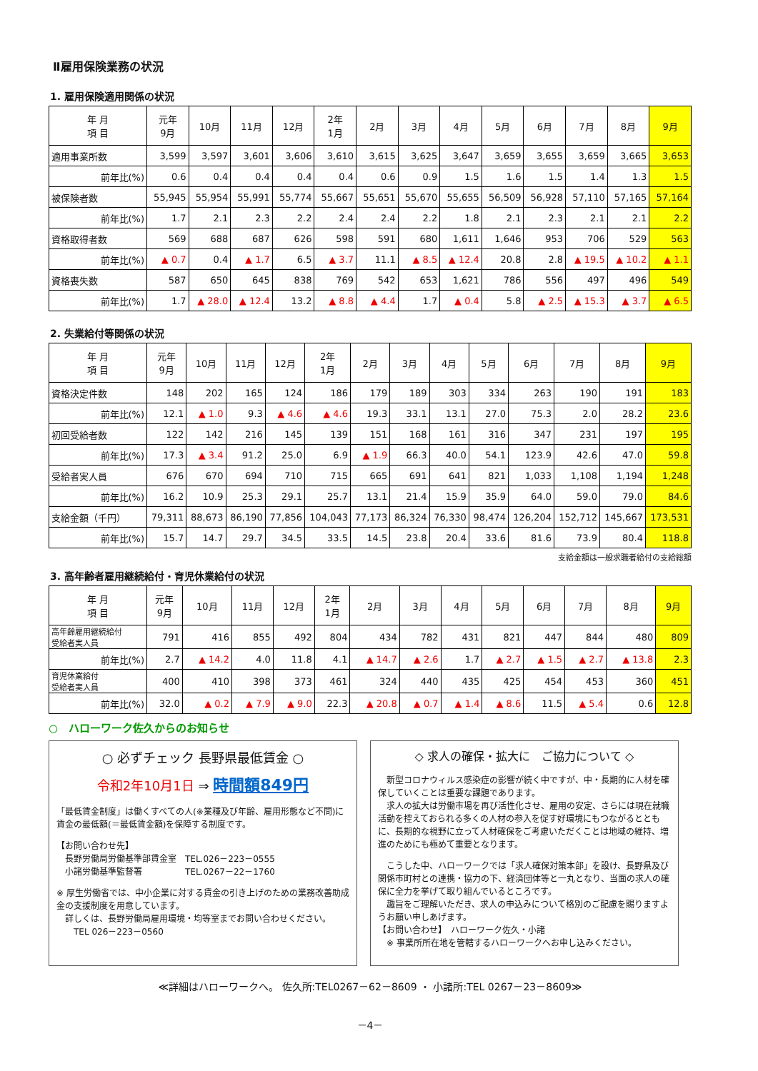Ⅱ雇用保険業務の状況
1. 雇用保険適用関係の状況
| 年 月 項 目 | 元年 9月 | 10月 | 11月 | 12月 | 2年 1月 | 2月 | 3月 | 4月 | 5月 | 6月 | 7月 | 8月 | 9月 |
| --- | --- | --- | --- | --- | --- | --- | --- | --- | --- | --- | --- | --- | --- |
| 適用事業所数 | 3,599 | 3,597 | 3,601 | 3,606 | 3,610 | 3,615 | 3,625 | 3,647 | 3,659 | 3,655 | 3,659 | 3,665 | 3,653 |
| 前年比(%) | 0.6 | 0.4 | 0.4 | 0.4 | 0.4 | 0.6 | 0.9 | 1.5 | 1.6 | 1.5 | 1.4 | 1.3 | 1.5 |
| 被保険者数 | 55,945 | 55,954 | 55,991 | 55,774 | 55,667 | 55,651 | 55,670 | 55,655 | 56,509 | 56,928 | 57,110 | 57,165 | 57,164 |
| 前年比(%) | 1.7 | 2.1 | 2.3 | 2.2 | 2.4 | 2.4 | 2.2 | 1.8 | 2.1 | 2.3 | 2.1 | 2.1 | 2.2 |
| 資格取得者数 | 569 | 688 | 687 | 626 | 598 | 591 | 680 | 1,611 | 1,646 | 953 | 706 | 529 | 563 |
| 前年比(%) | ▲ 0.7 | 0.4 | ▲ 1.7 | 6.5 | ▲ 3.7 | 11.1 | ▲ 8.5 | ▲ 12.4 | 20.8 | 2.8 | ▲ 19.5 | ▲ 10.2 | ▲ 1.1 |
| 資格喪失数 | 587 | 650 | 645 | 838 | 769 | 542 | 653 | 1,621 | 786 | 556 | 497 | 496 | 549 |
| 前年比(%) | 1.7 | ▲ 28.0 | ▲ 12.4 | 13.2 | ▲ 8.8 | ▲ 4.4 | 1.7 | ▲ 0.4 | 5.8 | ▲ 2.5 | ▲ 15.3 | ▲ 3.7 | ▲ 6.5 |
2. 失業給付等関係の状況
| 年 月 項 目 | 元年 9月 | 10月 | 11月 | 12月 | 2年 1月 | 2月 | 3月 | 4月 | 5月 | 6月 | 7月 | 8月 | 9月 |
| --- | --- | --- | --- | --- | --- | --- | --- | --- | --- | --- | --- | --- | --- |
| 資格決定件数 | 148 | 202 | 165 | 124 | 186 | 179 | 189 | 303 | 334 | 263 | 190 | 191 | 183 |
| 前年比(%) | 12.1 | ▲ 1.0 | 9.3 | ▲ 4.6 | ▲ 4.6 | 19.3 | 33.1 | 13.1 | 27.0 | 75.3 | 2.0 | 28.2 | 23.6 |
| 初回受給者数 | 122 | 142 | 216 | 145 | 139 | 151 | 168 | 161 | 316 | 347 | 231 | 197 | 195 |
| 前年比(%) | 17.3 | ▲ 3.4 | 91.2 | 25.0 | 6.9 | ▲ 1.9 | 66.3 | 40.0 | 54.1 | 123.9 | 42.6 | 47.0 | 59.8 |
| 受給者実人員 | 676 | 670 | 694 | 710 | 715 | 665 | 691 | 641 | 821 | 1,033 | 1,108 | 1,194 | 1,248 |
| 前年比(%) | 16.2 | 10.9 | 25.3 | 29.1 | 25.7 | 13.1 | 21.4 | 15.9 | 35.9 | 64.0 | 59.0 | 79.0 | 84.6 |
| 支給金額（千円） | 79,311 | 88,673 | 86,190 | 77,856 | 104,043 | 77,173 | 86,324 | 76,330 | 98,474 | 126,204 | 152,712 | 145,667 | 173,531 |
| 前年比(%) | 15.7 | 14.7 | 29.7 | 34.5 | 33.5 | 14.5 | 23.8 | 20.4 | 33.6 | 81.6 | 73.9 | 80.4 | 118.8 |
支給金額は一般求職者給付の支給総額
3. 高年齢者雇用継続給付・育児休業給付の状況
| 年 月 項 目 | 元年 9月 | 10月 | 11月 | 12月 | 2年 1月 | 2月 | 3月 | 4月 | 5月 | 6月 | 7月 | 8月 | 9月 |
| --- | --- | --- | --- | --- | --- | --- | --- | --- | --- | --- | --- | --- | --- |
| 高年齢雇用継続給付 受給者実人員 | 791 | 416 | 855 | 492 | 804 | 434 | 782 | 431 | 821 | 447 | 844 | 480 | 809 |
| 前年比(%) | 2.7 | ▲ 14.2 | 4.0 | 11.8 | 4.1 | ▲ 14.7 | ▲ 2.6 | 1.7 | ▲ 2.7 | ▲ 1.5 | ▲ 2.7 | ▲ 13.8 | 2.3 |
| 育児休業給付 受給者実人員 | 400 | 410 | 398 | 373 | 461 | 324 | 440 | 435 | 425 | 454 | 453 | 360 | 451 |
| 前年比(%) | 32.0 | ▲ 0.2 | ▲ 7.9 | ▲ 9.0 | 22.3 | ▲ 20.8 | ▲ 0.7 | ▲ 1.4 | ▲ 8.6 | 11.5 | ▲ 5.4 | 0.6 | 12.8 |
○　ハローワーク佐久からのお知らせ
○ 必ずチェック 長野県最低賃金 ○
令和2年10月1日 ⇒ 時間額849円
「最低賃金制度」は働くすべての人(※業種及び年齢、雇用形態など不問)に賃金の最低額(＝最低賃金額)を保障する制度です。
【お問い合わせ先】
　長野労働局労働基準部賃金室　TEL.026－223－0555
　小諸労働基準監督署　　　　　TEL.0267－22－1760
※ 厚生労働省では、中小企業に対する賃金の引き上げのための業務改善助成金の支援制度を用意しています。
　詳しくは、長野労働局雇用環境・均等室までお問い合わせください。
　　TEL 026－223－0560
◇ 求人の確保・拡大に　ご協力について ◇
　新型コロナウィルス感染症の影響が続く中ですが、中・長期的に人材を確保していくことは重要な課題であります。
　求人の拡大は労働市場を再び活性化させ、雇用の安定、さらには現在就職活動を控えておられる多くの人材の参入を促す好環境にもつながるとともに、長期的な視野に立って人材確保をご考慮いただくことは地域の維持、増進のためにも極めて重要となります。
　こうした中、ハローワークでは「求人確保対策本部」を設け、長野県及び関係市町村との連携・協力の下、経済団体等と一丸となり、当面の求人の確保に全力を挙げて取り組んでいるところです。
　趣旨をご理解いただき、求人の申込みについて格別のご配慮を賜りますようお願い申しあげます。
【お問い合わせ】　ハローワーク佐久・小諸
　※ 事業所所在地を管轄するハローワークへお申し込みください。
≪詳細はハローワークへ。 佐久所:TEL0267－62－8609 ・ 小諸所:TEL 0267－23－8609≫
－4－